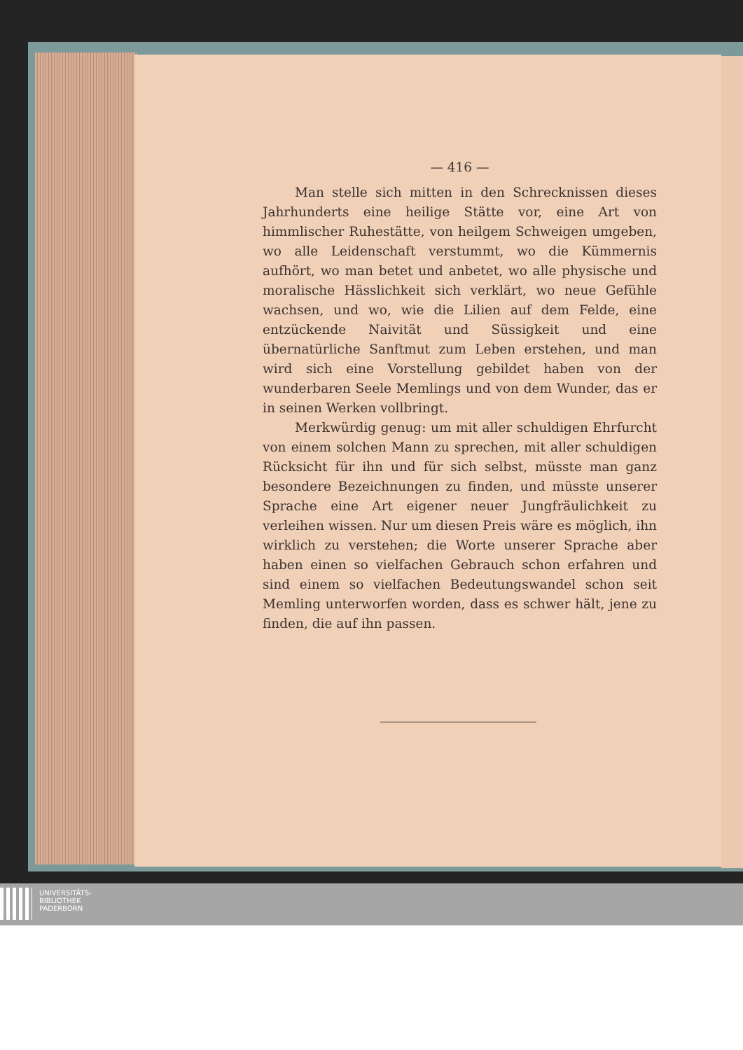— 416 —
Man stelle sich mitten in den Schrecknissen dieses Jahrhunderts eine heilige Stätte vor, eine Art von himmlischer Ruhestätte, von heilgem Schweigen umgeben, wo alle Leidenschaft verstummt, wo die Kümmernis aufhört, wo man betet und anbetet, wo alle physische und moralische Hässlichkeit sich verklärt, wo neue Gefühle wachsen, und wo, wie die Lilien auf dem Felde, eine entzückende Naivität und Süssigkeit und eine übernatürliche Sanftmut zum Leben erstehen, und man wird sich eine Vorstellung gebildet haben von der wunderbaren Seele Memlings und von dem Wunder, das er in seinen Werken vollbringt.
Merkwürdig genug: um mit aller schuldigen Ehrfurcht von einem solchen Mann zu sprechen, mit aller schuldigen Rücksicht für ihn und für sich selbst, müsste man ganz besondere Bezeichnungen zu finden, und müsste unserer Sprache eine Art eigener neuer Jungfräulichkeit zu verleihen wissen. Nur um diesen Preis wäre es möglich, ihn wirklich zu verstehen; die Worte unserer Sprache aber haben einen so vielfachen Gebrauch schon erfahren und sind einem so vielfachen Bedeutungswandel schon seit Memling unterworfen worden, dass es schwer hält, jene zu finden, die auf ihn passen.
UNIVERSITÄTS-
BIBLIOTHEK
PADERBORN